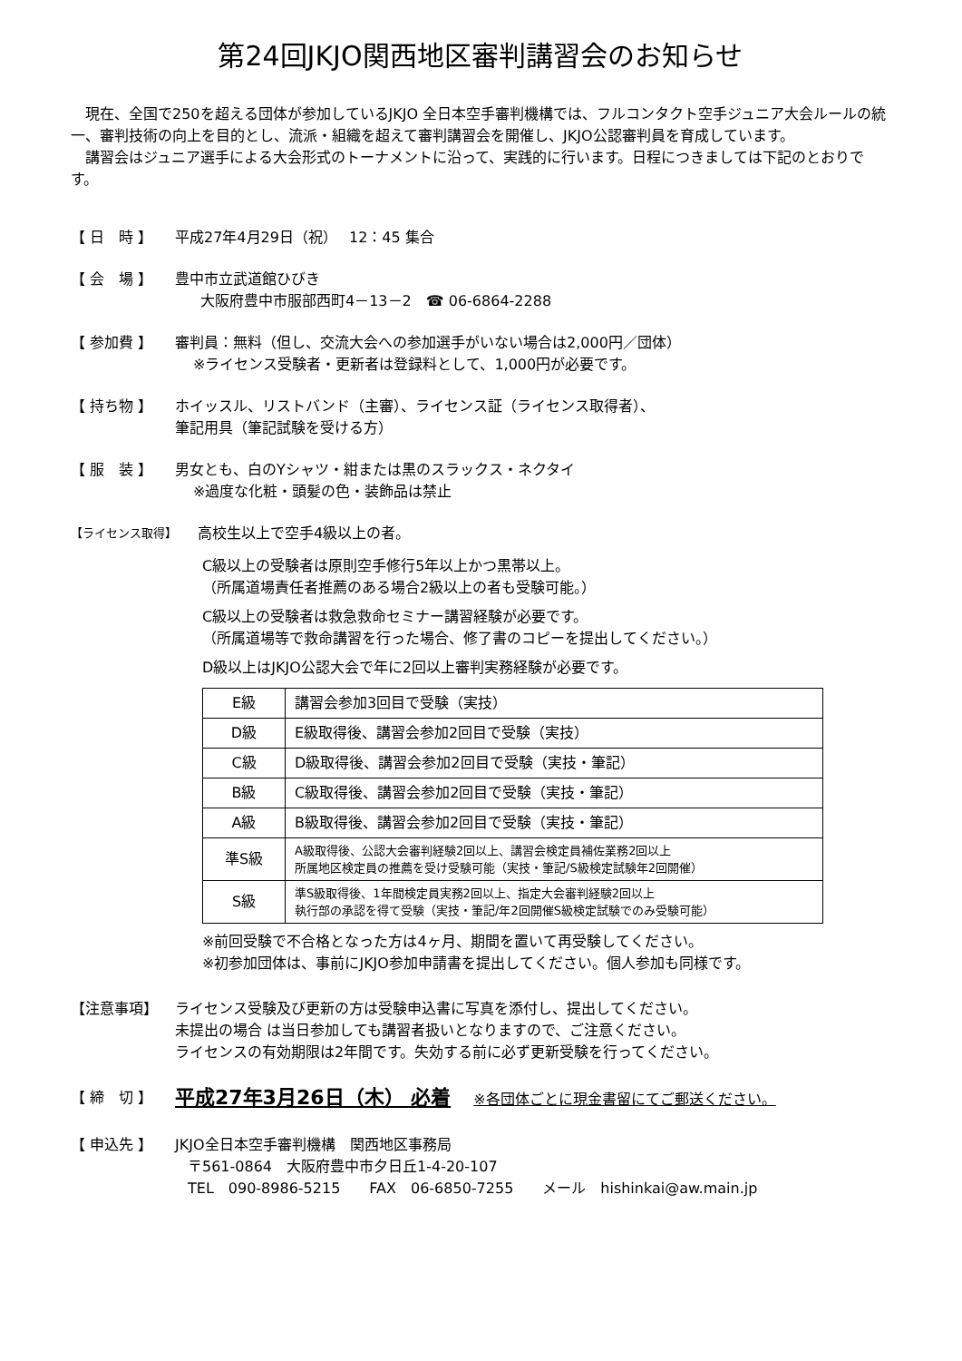第24回JKJO関西地区審判講習会のお知らせ
　現在、全国で250を超える団体が参加しているJKJO 全日本空手審判機構では、フルコンタクト空手ジュニア大会ルールの統一、審判技術の向上を目的とし、流派・組織を超えて審判講習会を開催し、JKJO公認審判員を育成しています。
　講習会はジュニア選手による大会形式のトーナメントに沿って、実践的に行います。日程につきましては下記のとおりです。
【 日　時 】 平成27年4月29日（祝）　 12：45 集合
【 会　場 】 豊中市立武道館ひびき
大阪府豊中市服部西町4－13－2　☎ 06-6864-2288
【 参加費 】 審判員：無料（但し、交流大会への参加選手がいない場合は2,000円／団体）
※ライセンス受験者・更新者は登録料として、1,000円が必要です。
【 持ち物 】 ホイッスル、リストバンド（主審）、ライセンス証（ライセンス取得者）、
筆記用具（筆記試験を受ける方）
【 服　装 】 男女とも、白のYシャツ・紺または黒のスラックス・ネクタイ
※過度な化粧・頭髪の色・装飾品は禁止
【ライセンス取得】
高校生以上で空手4級以上の者。
C級以上の受験者は原則空手修行5年以上かつ黒帯以上。
（所属道場責任者推薦のある場合2級以上の者も受験可能。）
C級以上の受験者は救急救命セミナー講習経験が必要です。
（所属道場等で救命講習を行った場合、修了書のコピーを提出してください。）
D級以上はJKJO公認大会で年に2回以上審判実務経験が必要です。
| E級 | 講習会参加3回目で受験（実技） |
| D級 | E級取得後、講習会参加2回目で受験（実技） |
| C級 | D級取得後、講習会参加2回目で受験（実技・筆記） |
| B級 | C級取得後、講習会参加2回目で受験（実技・筆記） |
| A級 | B級取得後、講習会参加2回目で受験（実技・筆記） |
| 準S級 | A級取得後、公認大会審判経験2回以上、講習会検定員補佐業務2回以上 所属地区検定員の推薦を受け受験可能（実技・筆記/S級検定試験年2回開催） |
| S級 | 準S級取得後、1年間検定員実務2回以上、指定大会審判経験2回以上 執行部の承認を得て受験（実技・筆記/年2回開催S級検定試験でのみ受験可能） |
※前回受験で不合格となった方は4ヶ月、期間を置いて再受験してください。
※初参加団体は、事前にJKJO参加申請書を提出してください。個人参加も同様です。
【注意事項】 ライセンス受験及び更新の方は受験申込書に写真を添付し、提出してください。
未提出の場合 は当日参加しても講習者扱いとなりますので、ご注意ください。
ライセンスの有効期限は2年間です。失効する前に必ず更新受験を行ってください。
【 締　切 】
平成27年3月26日（木） 必着 ※各団体ごとに現金書留にてご郵送ください。
【 申込先 】 JKJO全日本空手審判機構　関西地区事務局
〒561-0864　大阪府豊中市夕日丘1-4-20-107
TEL　090-8986-5215　　FAX　06-6850-7255　　メール　hishinkai@aw.main.jp